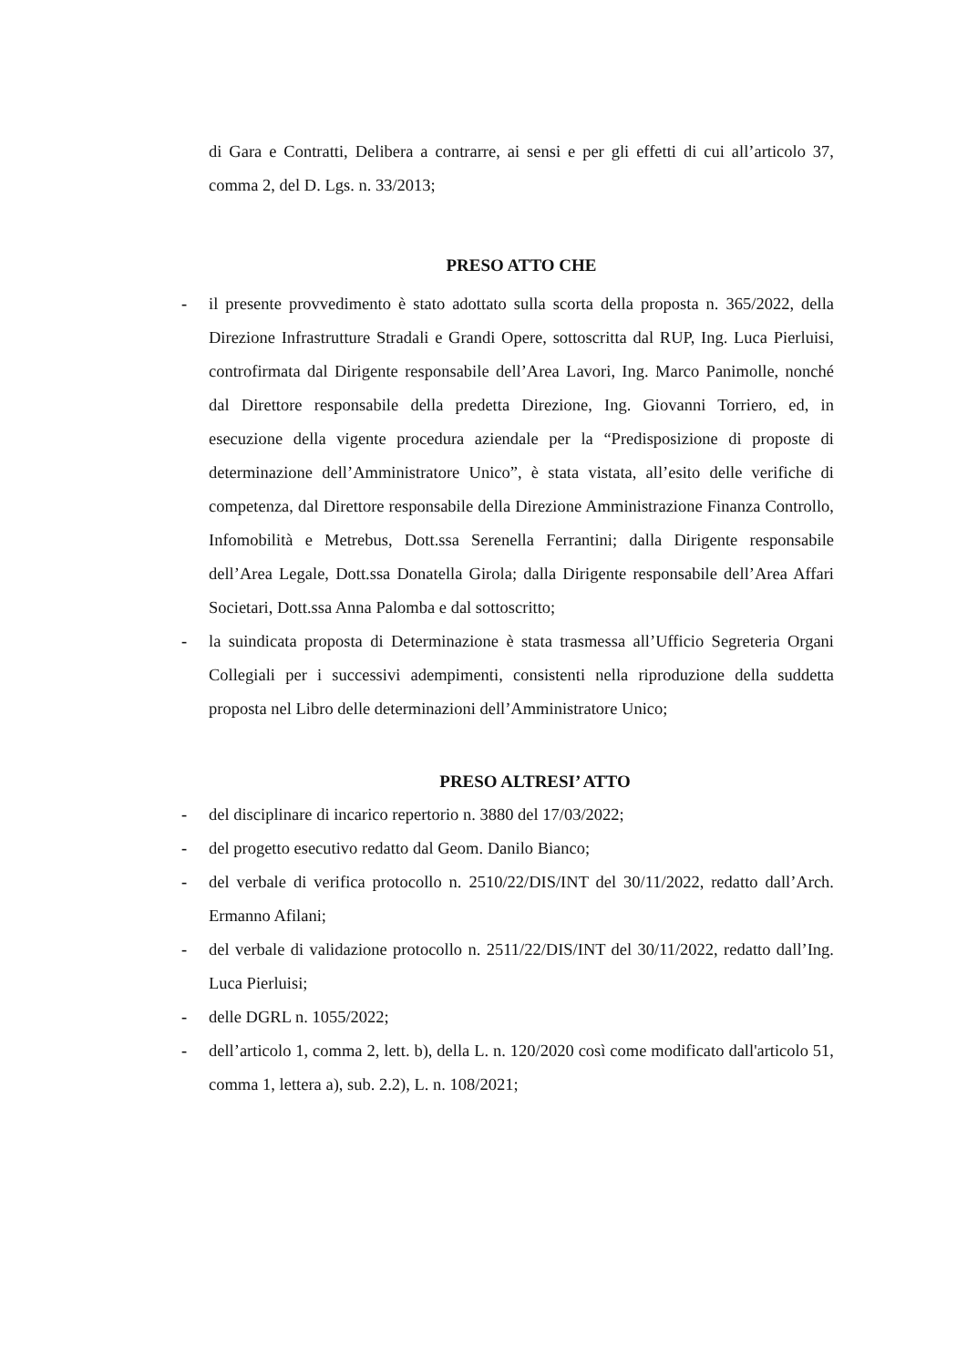di Gara e Contratti, Delibera a contrarre, ai sensi e per gli effetti di cui all’articolo 37, comma 2, del D. Lgs. n. 33/2013;
PRESO ATTO CHE
- il presente provvedimento è stato adottato sulla scorta della proposta n. 365/2022, della Direzione Infrastrutture Stradali e Grandi Opere, sottoscritta dal RUP, Ing. Luca Pierluisi, controfirmata dal Dirigente responsabile dell’Area Lavori, Ing. Marco Panimolle, nonché dal Direttore responsabile della predetta Direzione, Ing. Giovanni Torriero, ed, in esecuzione della vigente procedura aziendale per la “Predisposizione di proposte di determinazione dell’Amministratore Unico”, è stata vistata, all’esito delle verifiche di competenza, dal Direttore responsabile della Direzione Amministrazione Finanza Controllo, Infomobilità e Metrebus, Dott.ssa Serenella Ferrantini; dalla Dirigente responsabile dell’Area Legale, Dott.ssa Donatella Girola; dalla Dirigente responsabile dell’Area Affari Societari, Dott.ssa Anna Palomba e dal sottoscritto;
- la suindicata proposta di Determinazione è stata trasmessa all’Ufficio Segreteria Organi Collegiali per i successivi adempimenti, consistenti nella riproduzione della suddetta proposta nel Libro delle determinazioni dell’Amministratore Unico;
PRESO ALTRESI’ ATTO
- del disciplinare di incarico repertorio n. 3880 del 17/03/2022;
- del progetto esecutivo redatto dal Geom. Danilo Bianco;
- del verbale di verifica protocollo n. 2510/22/DIS/INT del 30/11/2022, redatto dall’Arch. Ermanno Afilani;
- del verbale di validazione protocollo n. 2511/22/DIS/INT del 30/11/2022, redatto dall’Ing. Luca Pierluisi;
- delle DGRL n. 1055/2022;
- dell’articolo 1, comma 2, lett. b), della L. n. 120/2020 così come modificato dall'articolo 51, comma 1, lettera a), sub. 2.2), L. n. 108/2021;